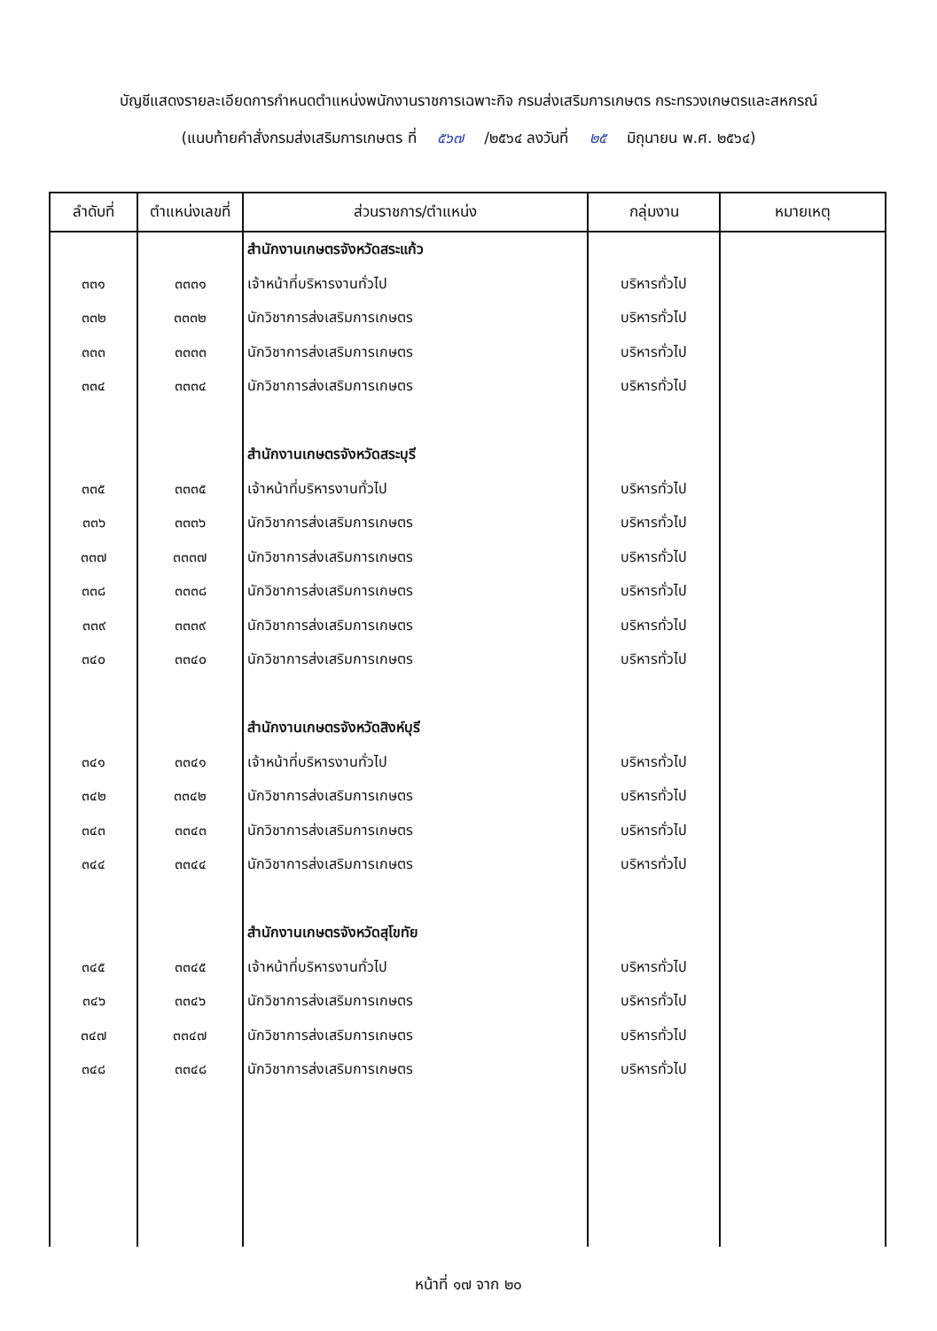บัญชีแสดงรายละเอียดการกำหนดตำแหน่งพนักงานราชการเฉพาะกิจ กรมส่งเสริมการเกษตร กระทรวงเกษตรและสหกรณ์
(แนบท้ายคำสั่งกรมส่งเสริมการเกษตร ที่ ๕๖๗ /๒๕๖๔ ลงวันที่ ๒๕ มิถุนายน พ.ศ. ๒๕๖๔)
| ลำดับที่ | ตำแหน่งเลขที่ | ส่วนราชการ/ตำแหน่ง | กลุ่มงาน | หมายเหตุ |
| --- | --- | --- | --- | --- |
| | | สำนักงานเกษตรจังหวัดสระแก้ว | | |
| ๓๓๑ | ๓๓๓๑ | เจ้าหน้าที่บริหารงานทั่วไป | บริหารทั่วไป | |
| ๓๓๒ | ๓๓๓๒ | นักวิชาการส่งเสริมการเกษตร | บริหารทั่วไป | |
| ๓๓๓ | ๓๓๓๓ | นักวิชาการส่งเสริมการเกษตร | บริหารทั่วไป | |
| ๓๓๔ | ๓๓๓๔ | นักวิชาการส่งเสริมการเกษตร | บริหารทั่วไป | |
| | | สำนักงานเกษตรจังหวัดสระบุรี | | |
| ๓๓๕ | ๓๓๓๕ | เจ้าหน้าที่บริหารงานทั่วไป | บริหารทั่วไป | |
| ๓๓๖ | ๓๓๓๖ | นักวิชาการส่งเสริมการเกษตร | บริหารทั่วไป | |
| ๓๓๗ | ๓๓๓๗ | นักวิชาการส่งเสริมการเกษตร | บริหารทั่วไป | |
| ๓๓๘ | ๓๓๓๘ | นักวิชาการส่งเสริมการเกษตร | บริหารทั่วไป | |
| ๓๓๙ | ๓๓๓๙ | นักวิชาการส่งเสริมการเกษตร | บริหารทั่วไป | |
| ๓๔๐ | ๓๓๔๐ | นักวิชาการส่งเสริมการเกษตร | บริหารทั่วไป | |
| | | สำนักงานเกษตรจังหวัดสิงห์บุรี | | |
| ๓๔๑ | ๓๓๔๑ | เจ้าหน้าที่บริหารงานทั่วไป | บริหารทั่วไป | |
| ๓๔๒ | ๓๓๔๒ | นักวิชาการส่งเสริมการเกษตร | บริหารทั่วไป | |
| ๓๔๓ | ๓๓๔๓ | นักวิชาการส่งเสริมการเกษตร | บริหารทั่วไป | |
| ๓๔๔ | ๓๓๔๔ | นักวิชาการส่งเสริมการเกษตร | บริหารทั่วไป | |
| | | สำนักงานเกษตรจังหวัดสุโขทัย | | |
| ๓๔๕ | ๓๓๔๕ | เจ้าหน้าที่บริหารงานทั่วไป | บริหารทั่วไป | |
| ๓๔๖ | ๓๓๔๖ | นักวิชาการส่งเสริมการเกษตร | บริหารทั่วไป | |
| ๓๔๗ | ๓๓๔๗ | นักวิชาการส่งเสริมการเกษตร | บริหารทั่วไป | |
| ๓๔๘ | ๓๓๔๘ | นักวิชาการส่งเสริมการเกษตร | บริหารทั่วไป | |
หน้าที่ ๑๗ จาก ๒๐